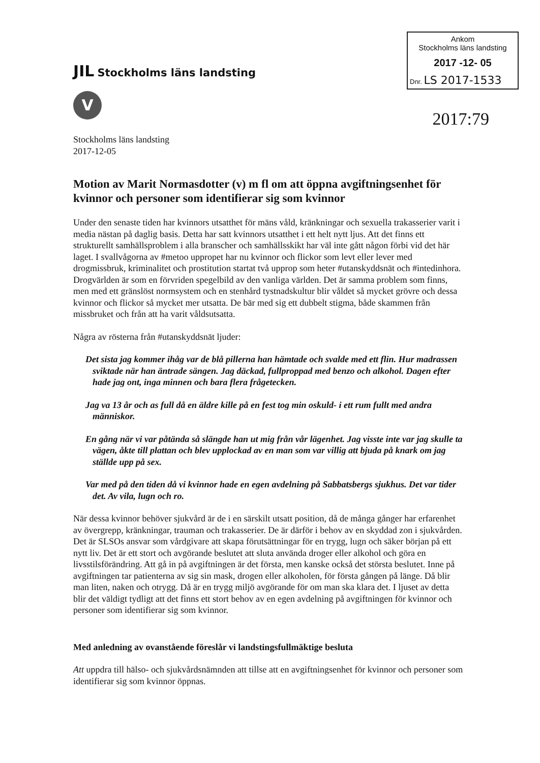JIL Stockholms läns landsting
V
Ankom
Stockholms läns landsting
2017 -12- 05
Dnr. LS 2017-1533
2017:79
Stockholms läns landsting
2017-12-05
Motion av Marit Normasdotter (v) m fl om att öppna avgiftningsenhet för kvinnor och personer som identifierar sig som kvinnor
Under den senaste tiden har kvinnors utsatthet för mäns våld, kränkningar och sexuella trakasserier varit i media nästan på daglig basis. Detta har satt kvinnors utsatthet i ett helt nytt ljus. Att det finns ett strukturellt samhällsproblem i alla branscher och samhällsskikt har väl inte gått någon förbi vid det här laget. I svallvågorna av #metoo uppropet har nu kvinnor och flickor som levt eller lever med drogmissbruk, kriminalitet och prostitution startat två upprop som heter #utanskyddsnät och #intedinhora. Drogvärlden är som en förvriden spegelbild av den vanliga världen. Det är samma problem som finns, men med ett gränslöst normsystem och en stenhård tystnadskultur blir våldet så mycket grövre och dessa kvinnor och flickor så mycket mer utsatta. De bär med sig ett dubbelt stigma, både skammen från missbruket och från att ha varit våldsutsatta.
Några av rösterna från #utanskyddsnät ljuder:
Det sista jag kommer ihåg var de blå pillerna han hämtade och svalde med ett flin. Hur madrassen sviktade när han äntrade sängen. Jag däckad, fullproppad med benzo och alkohol. Dagen efter hade jag ont, inga minnen och bara flera frågetecken.
Jag va 13 år och as full då en äldre kille på en fest tog min oskuld- i ett rum fullt med andra människor.
En gång när vi var påtända så slängde han ut mig från vår lägenhet. Jag visste inte var jag skulle ta vägen, åkte till plattan och blev upplockad av en man som var villig att bjuda på knark om jag ställde upp på sex.
Var med på den tiden då vi kvinnor hade en egen avdelning på Sabbatsbergs sjukhus. Det var tider det. Av vila, lugn och ro.
När dessa kvinnor behöver sjukvård är de i en särskilt utsatt position, då de många gånger har erfarenhet av övergrepp, kränkningar, trauman och trakasserier. De är därför i behov av en skyddad zon i sjukvården. Det är SLSOs ansvar som vårdgivare att skapa förutsättningar för en trygg, lugn och säker början på ett nytt liv. Det är ett stort och avgörande beslutet att sluta använda droger eller alkohol och göra en livsstilsförändring. Att gå in på avgiftningen är det första, men kanske också det största beslutet. Inne på avgiftningen tar patienterna av sig sin mask, drogen eller alkoholen, för första gången på länge. Då blir man liten, naken och otrygg. Då är en trygg miljö avgörande för om man ska klara det. I ljuset av detta blir det väldigt tydligt att det finns ett stort behov av en egen avdelning på avgiftningen för kvinnor och personer som identifierar sig som kvinnor.
Med anledning av ovanstående föreslår vi landstingsfullmäktige besluta
Att uppdra till hälso- och sjukvårdsnämnden att tillse att en avgiftningsenhet för kvinnor och personer som identifierar sig som kvinnor öppnas.